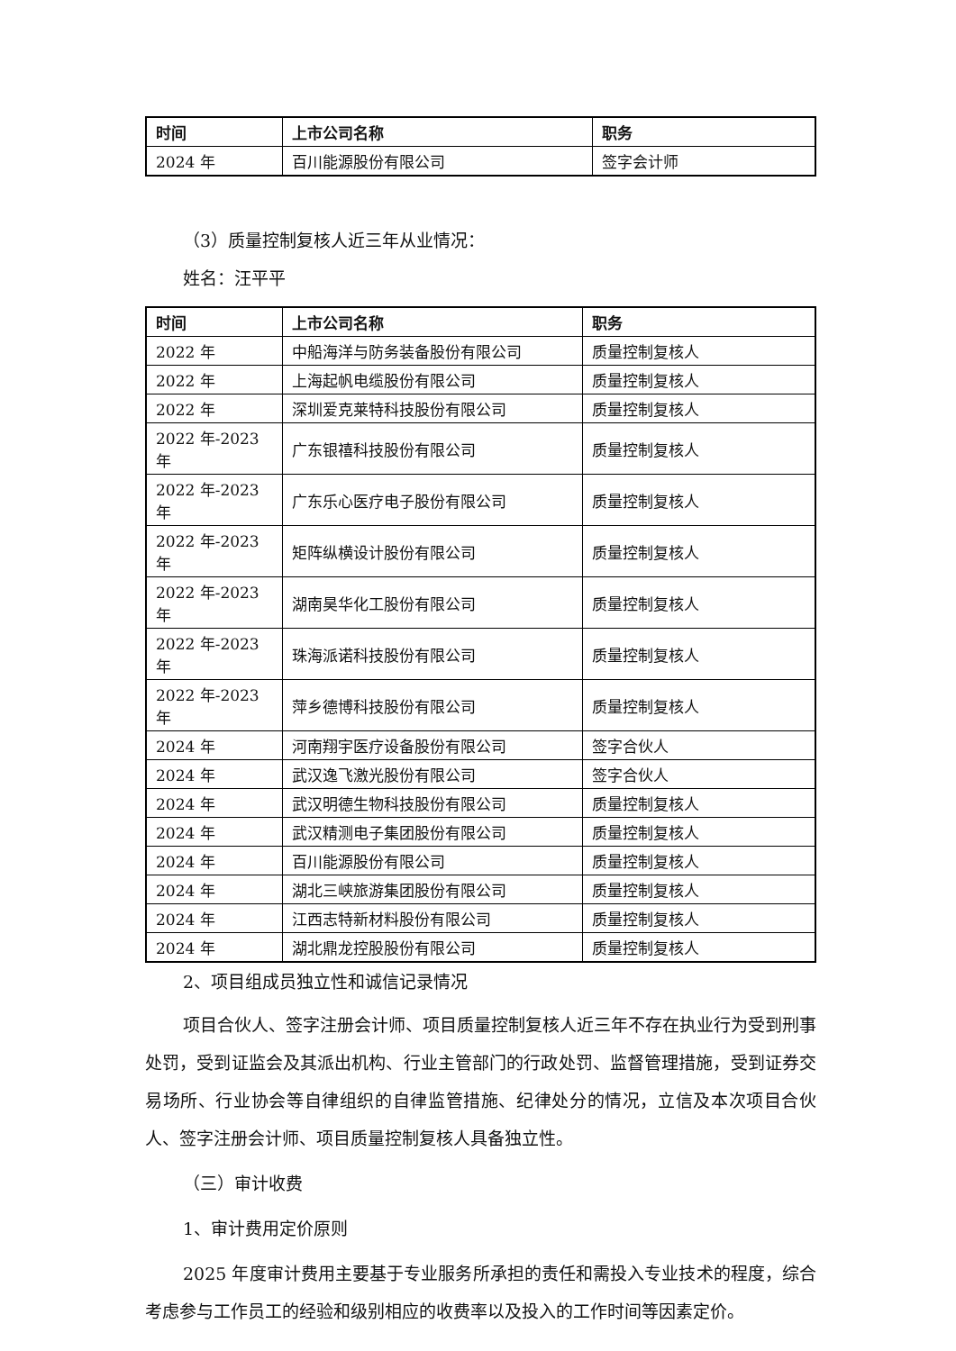| 时间 | 上市公司名称 | 职务 |
| --- | --- | --- |
| 2024 年 | 百川能源股份有限公司 | 签字会计师 |
（3）质量控制复核人近三年从业情况：
姓名：汪平平
| 时间 | 上市公司名称 | 职务 |
| --- | --- | --- |
| 2022 年 | 中船海洋与防务装备股份有限公司 | 质量控制复核人 |
| 2022 年 | 上海起帆电缆股份有限公司 | 质量控制复核人 |
| 2022 年 | 深圳爱克莱特科技股份有限公司 | 质量控制复核人 |
| 2022 年-2023 年 | 广东银禧科技股份有限公司 | 质量控制复核人 |
| 2022 年-2023 年 | 广东乐心医疗电子股份有限公司 | 质量控制复核人 |
| 2022 年-2023 年 | 矩阵纵横设计股份有限公司 | 质量控制复核人 |
| 2022 年-2023 年 | 湖南昊华化工股份有限公司 | 质量控制复核人 |
| 2022 年-2023 年 | 珠海派诺科技股份有限公司 | 质量控制复核人 |
| 2022 年-2023 年 | 萍乡德博科技股份有限公司 | 质量控制复核人 |
| 2024 年 | 河南翔宇医疗设备股份有限公司 | 签字合伙人 |
| 2024 年 | 武汉逸飞激光股份有限公司 | 签字合伙人 |
| 2024 年 | 武汉明德生物科技股份有限公司 | 质量控制复核人 |
| 2024 年 | 武汉精测电子集团股份有限公司 | 质量控制复核人 |
| 2024 年 | 百川能源股份有限公司 | 质量控制复核人 |
| 2024 年 | 湖北三峡旅游集团股份有限公司 | 质量控制复核人 |
| 2024 年 | 江西志特新材料股份有限公司 | 质量控制复核人 |
| 2024 年 | 湖北鼎龙控股股份有限公司 | 质量控制复核人 |
2、项目组成员独立性和诚信记录情况
项目合伙人、签字注册会计师、项目质量控制复核人近三年不存在执业行为受到刑事处罚，受到证监会及其派出机构、行业主管部门的行政处罚、监督管理措施，受到证券交易场所、行业协会等自律组织的自律监管措施、纪律处分的情况，立信及本次项目合伙人、签字注册会计师、项目质量控制复核人具备独立性。
（三）审计收费
1、审计费用定价原则
2025 年度审计费用主要基于专业服务所承担的责任和需投入专业技术的程度，综合考虑参与工作员工的经验和级别相应的收费率以及投入的工作时间等因素定价。